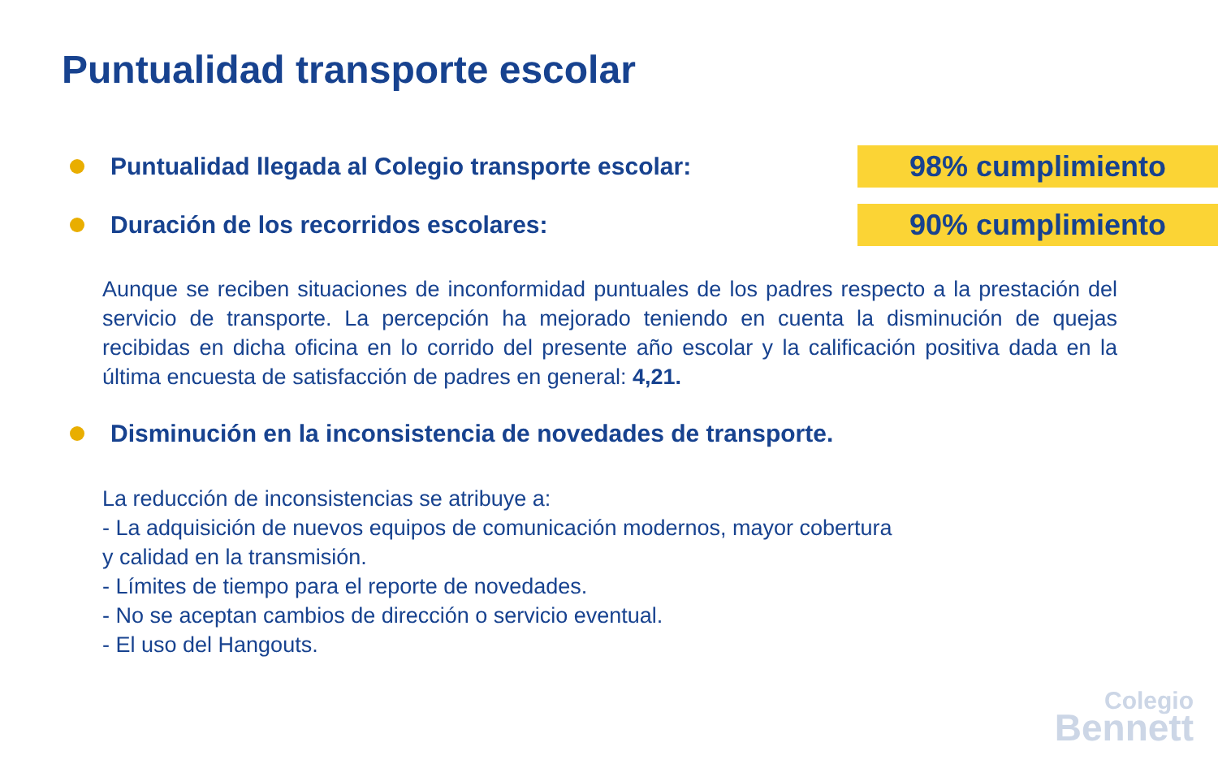Puntualidad transporte escolar
Puntualidad llegada al Colegio transporte escolar:
98% cumplimiento
Duración de los recorridos escolares:
90% cumplimiento
Aunque se reciben situaciones de inconformidad puntuales de los padres respecto a la prestación del servicio de transporte. La percepción ha mejorado teniendo en cuenta la disminución de quejas recibidas en dicha oficina en lo corrido del presente año escolar y la calificación positiva dada en la última encuesta de satisfacción de padres en general: 4,21.
Disminución en la inconsistencia de novedades de transporte.
La reducción de inconsistencias se atribuye a:
- La adquisición de nuevos equipos de comunicación modernos, mayor cobertura
y calidad en la transmisión.
- Límites de tiempo para el reporte de novedades.
- No se aceptan cambios de dirección o servicio eventual.
- El uso del Hangouts.
Colegio
Bennett